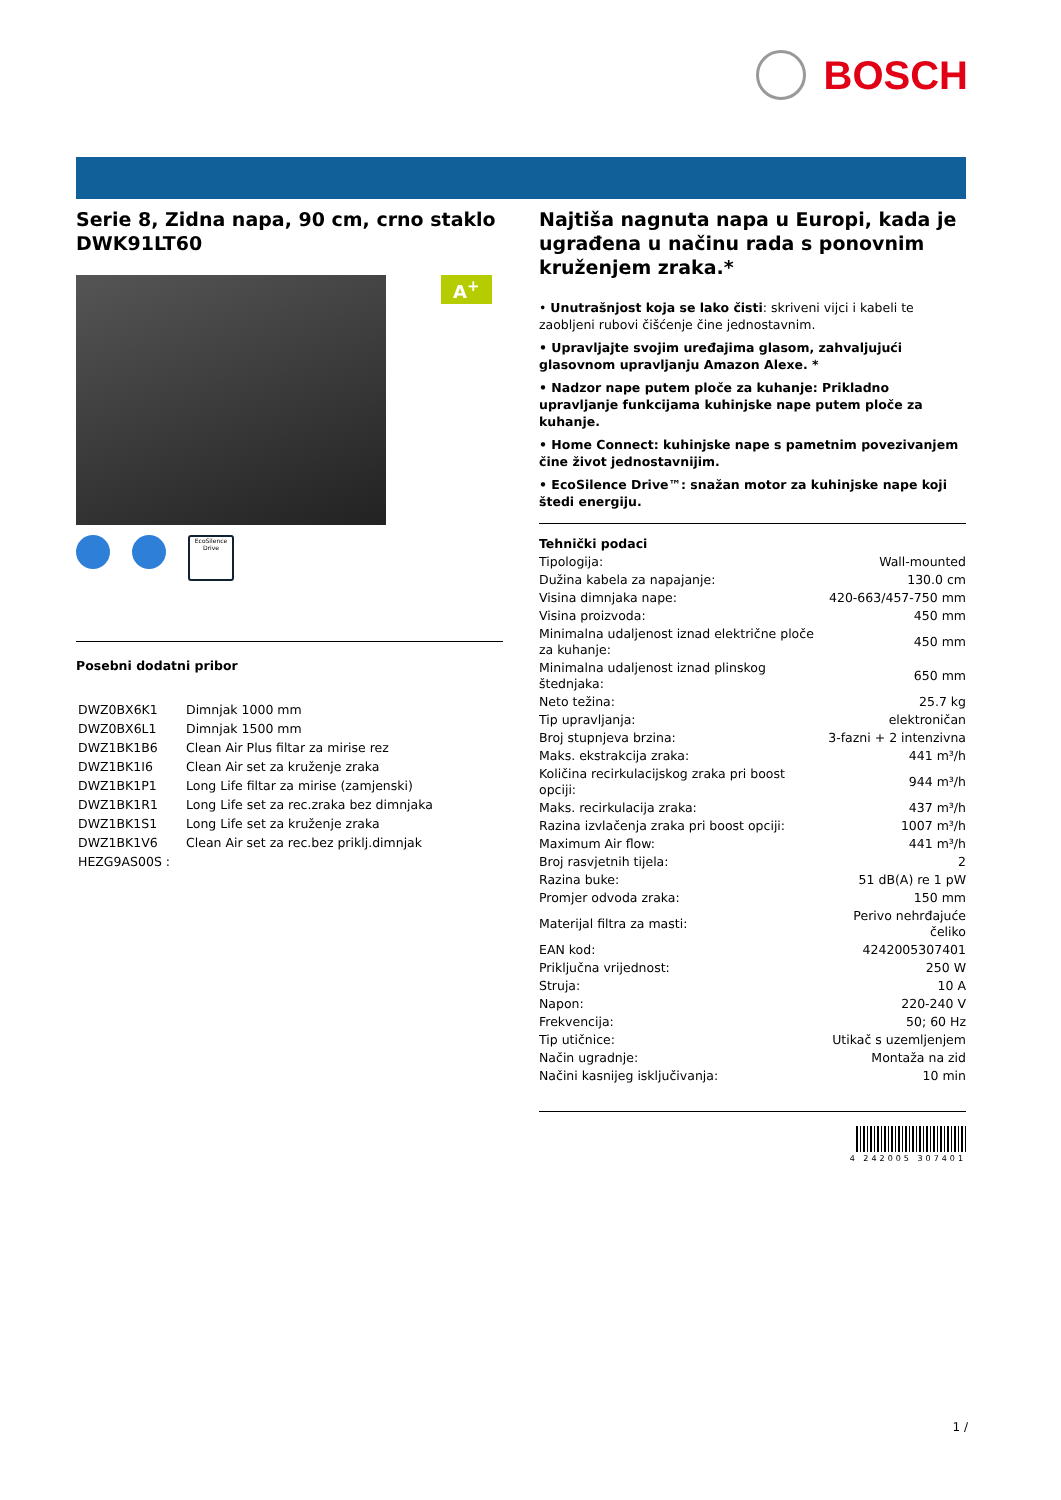BOSCH
Serie 8, Zidna napa, 90 cm, crno staklo
DWK91LT60
A<sup>+</sup>
EcoSilence Drive
Posebni dodatni pribor
| DWZ0BX6K1 | Dimnjak 1000 mm |
| DWZ0BX6L1 | Dimnjak 1500 mm |
| DWZ1BK1B6 | Clean Air Plus filtar za mirise rez |
| DWZ1BK1I6 | Clean Air set za kruženje zraka |
| DWZ1BK1P1 | Long Life filtar za mirise (zamjenski) |
| DWZ1BK1R1 | Long Life set za rec.zraka bez dimnjaka |
| DWZ1BK1S1 | Long Life set za kruženje zraka |
| DWZ1BK1V6 | Clean Air set za rec.bez priklj.dimnjak |
| HEZG9AS00S : | |
Najtiša nagnuta napa u Europi, kada je ugrađena u načinu rada s ponovnim kruženjem zraka.*
• Unutrašnjost koja se lako čisti: skriveni vijci i kabeli te zaobljeni rubovi čišćenje čine jednostavnim.
• Upravljajte svojim uređajima glasom, zahvaljujući glasovnom upravljanju Amazon Alexe. *
• Nadzor nape putem ploče za kuhanje: Prikladno upravljanje funkcijama kuhinjske nape putem ploče za kuhanje.
• Home Connect: kuhinjske nape s pametnim povezivanjem čine život jednostavnijim.
• EcoSilence Drive™: snažan motor za kuhinjske nape koji štedi energiju.
Tehnički podaci
| Tipologija: | Wall-mounted |
| Dužina kabela za napajanje: | 130.0 cm |
| Visina dimnjaka nape: | 420-663/457-750 mm |
| Visina proizvoda: | 450 mm |
| Minimalna udaljenost iznad električne ploče za kuhanje: | 450 mm |
| Minimalna udaljenost iznad plinskog štednjaka: | 650 mm |
| Neto težina: | 25.7 kg |
| Tip upravljanja: | elektroničan |
| Broj stupnjeva brzina: | 3-fazni + 2 intenzivna |
| Maks. ekstrakcija zraka: | 441 m³/h |
| Količina recirkulacijskog zraka pri boost opciji: | 944 m³/h |
| Maks. recirkulacija zraka: | 437 m³/h |
| Razina izvlačenja zraka pri boost opciji: | 1007 m³/h |
| Maximum Air flow: | 441 m³/h |
| Broj rasvjetnih tijela: | 2 |
| Razina buke: | 51 dB(A) re 1 pW |
| Promjer odvoda zraka: | 150 mm |
| Materijal filtra za masti: | Perivo nehrđajuće čeliko |
| EAN kod: | 4242005307401 |
| Priključna vrijednost: | 250 W |
| Struja: | 10 A |
| Napon: | 220-240 V |
| Frekvencija: | 50; 60 Hz |
| Tip utičnice: | Utikač s uzemljenjem |
| Način ugradnje: | Montaža na zid |
| Načini kasnijeg isključivanja: | 10 min |
4 242005 307401
1 /